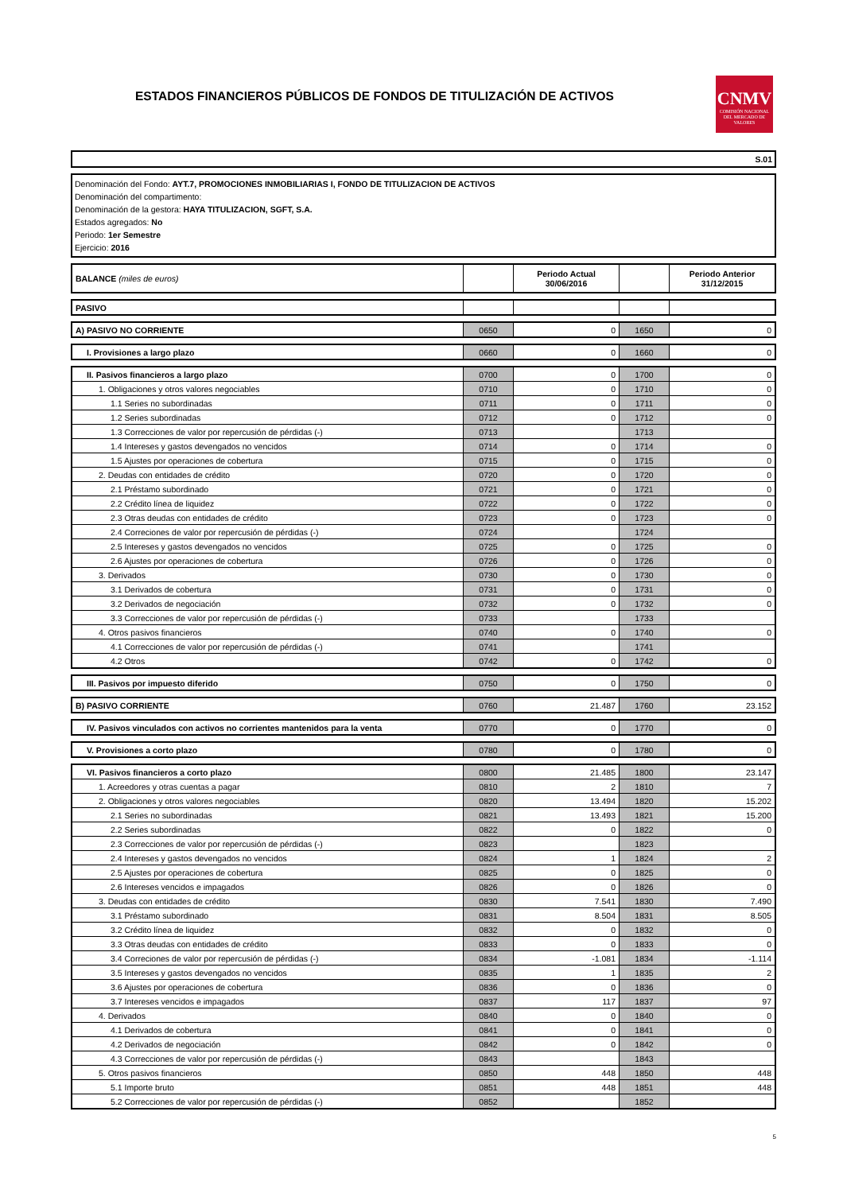ESTADOS FINANCIEROS PÚBLICOS DE FONDOS DE TITULIZACIÓN DE ACTIVOS
CNMV
COMISIÓN NACIONAL DEL MERCADO DE VALORES
S.01
Denominación del Fondo: AYT.7, PROMOCIONES INMOBILIARIAS I, FONDO DE TITULIZACION DE ACTIVOS
Denominación del compartimento:
Denominación de la gestora: HAYA TITULIZACION, SGFT, S.A.
Estados agregados: No
Periodo: 1er Semestre
Ejercicio: 2016
| BALANCE (miles de euros) | | Periodo Actual 30/06/2016 | | Periodo Anterior 31/12/2015 |
| PASIVO | | | | |
| A) PASIVO NO CORRIENTE | 0650 | 0 | 1650 | 0 |
| I. Provisiones a largo plazo | 0660 | 0 | 1660 | 0 |
| II. Pasivos financieros a largo plazo | 0700 | 0 | 1700 | 0 |
| 1. Obligaciones y otros valores negociables | 0710 | 0 | 1710 | 0 |
| 1.1 Series no subordinadas | 0711 | 0 | 1711 | 0 |
| 1.2 Series subordinadas | 0712 | 0 | 1712 | 0 |
| 1.3 Correcciones de valor por repercusión de pérdidas (-) | 0713 | | 1713 | |
| 1.4 Intereses y gastos devengados no vencidos | 0714 | 0 | 1714 | 0 |
| 1.5 Ajustes por operaciones de cobertura | 0715 | 0 | 1715 | 0 |
| 2. Deudas con entidades de crédito | 0720 | 0 | 1720 | 0 |
| 2.1 Préstamo subordinado | 0721 | 0 | 1721 | 0 |
| 2.2 Crédito línea de liquidez | 0722 | 0 | 1722 | 0 |
| 2.3 Otras deudas con entidades de crédito | 0723 | 0 | 1723 | 0 |
| 2.4 Correciones de valor por repercusión de pérdidas (-) | 0724 | | 1724 | |
| 2.5 Intereses y gastos devengados no vencidos | 0725 | 0 | 1725 | 0 |
| 2.6 Ajustes por operaciones de cobertura | 0726 | 0 | 1726 | 0 |
| 3. Derivados | 0730 | 0 | 1730 | 0 |
| 3.1 Derivados de cobertura | 0731 | 0 | 1731 | 0 |
| 3.2 Derivados de negociación | 0732 | 0 | 1732 | 0 |
| 3.3 Correcciones de valor por repercusión de pérdidas (-) | 0733 | | 1733 | |
| 4. Otros pasivos financieros | 0740 | 0 | 1740 | 0 |
| 4.1 Correcciones de valor por repercusión de pérdidas (-) | 0741 | | 1741 | |
| 4.2 Otros | 0742 | 0 | 1742 | 0 |
| III. Pasivos por impuesto diferido | 0750 | 0 | 1750 | 0 |
| B) PASIVO CORRIENTE | 0760 | 21.487 | 1760 | 23.152 |
| IV. Pasivos vinculados con activos no corrientes mantenidos para la venta | 0770 | 0 | 1770 | 0 |
| V. Provisiones a corto plazo | 0780 | 0 | 1780 | 0 |
| VI. Pasivos financieros a corto plazo | 0800 | 21.485 | 1800 | 23.147 |
| 1. Acreedores y otras cuentas a pagar | 0810 | 2 | 1810 | 7 |
| 2. Obligaciones y otros valores negociables | 0820 | 13.494 | 1820 | 15.202 |
| 2.1 Series no subordinadas | 0821 | 13.493 | 1821 | 15.200 |
| 2.2 Series subordinadas | 0822 | 0 | 1822 | 0 |
| 2.3 Correcciones de valor por repercusión de pérdidas (-) | 0823 | | 1823 | |
| 2.4 Intereses y gastos devengados no vencidos | 0824 | 1 | 1824 | 2 |
| 2.5 Ajustes por operaciones de cobertura | 0825 | 0 | 1825 | 0 |
| 2.6 Intereses vencidos e impagados | 0826 | 0 | 1826 | 0 |
| 3. Deudas con entidades de crédito | 0830 | 7.541 | 1830 | 7.490 |
| 3.1 Préstamo subordinado | 0831 | 8.504 | 1831 | 8.505 |
| 3.2 Crédito línea de liquidez | 0832 | 0 | 1832 | 0 |
| 3.3 Otras deudas con entidades de crédito | 0833 | 0 | 1833 | 0 |
| 3.4 Correciones de valor por repercusión de pérdidas (-) | 0834 | -1.081 | 1834 | -1.114 |
| 3.5 Intereses y gastos devengados no vencidos | 0835 | 1 | 1835 | 2 |
| 3.6 Ajustes por operaciones de cobertura | 0836 | 0 | 1836 | 0 |
| 3.7 Intereses vencidos e impagados | 0837 | 117 | 1837 | 97 |
| 4. Derivados | 0840 | 0 | 1840 | 0 |
| 4.1 Derivados de cobertura | 0841 | 0 | 1841 | 0 |
| 4.2 Derivados de negociación | 0842 | 0 | 1842 | 0 |
| 4.3 Correcciones de valor por repercusión de pérdidas (-) | 0843 | | 1843 | |
| 5. Otros pasivos financieros | 0850 | 448 | 1850 | 448 |
| 5.1 Importe bruto | 0851 | 448 | 1851 | 448 |
| 5.2 Correcciones de valor por repercusión de pérdidas (-) | 0852 | | 1852 | |
5